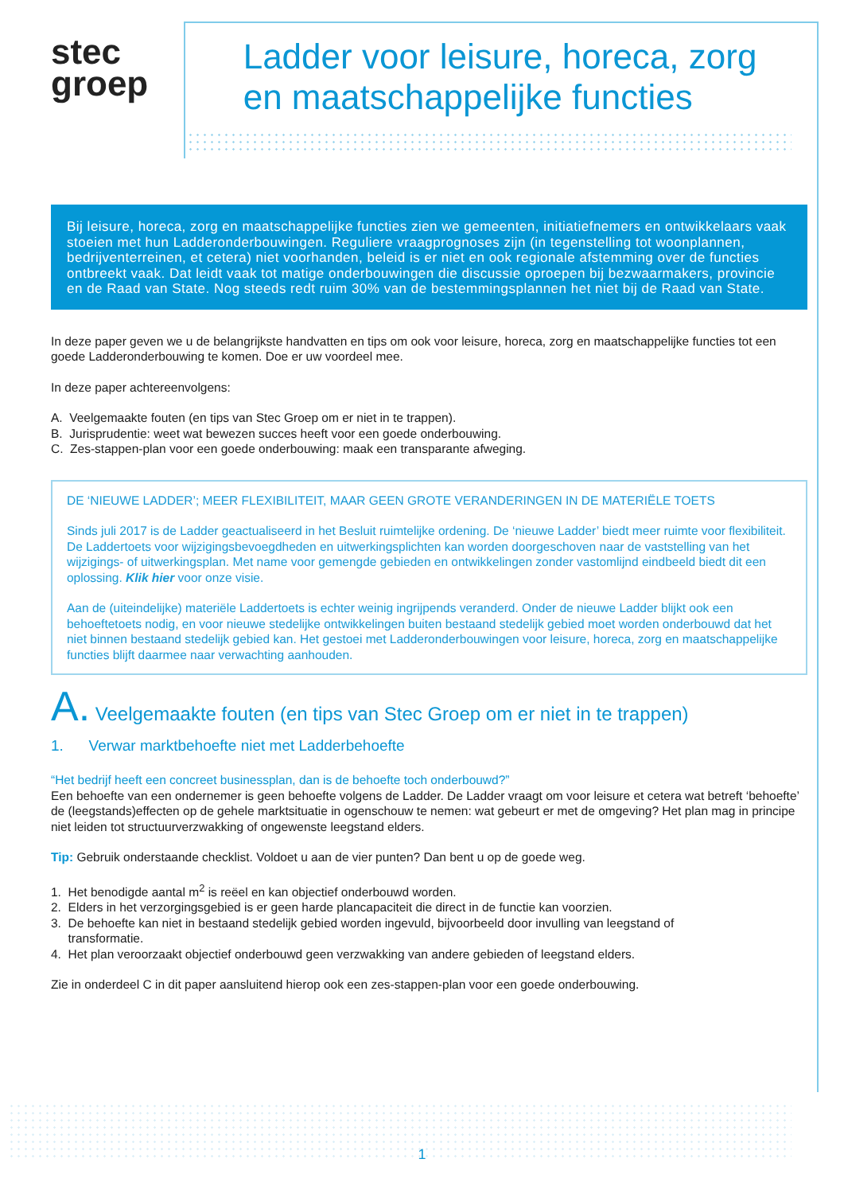stec
groep
Ladder voor leisure, horeca, zorg
en maatschappelijke functies
Bij leisure, horeca, zorg en maatschappelijke functies zien we gemeenten, initiatiefnemers en ontwikkelaars vaak stoeien met hun Ladderonderbouwingen. Reguliere vraagprognoses zijn (in tegenstelling tot woonplannen, bedrijventerreinen, et cetera) niet voorhanden, beleid is er niet en ook regionale afstemming over de functies ontbreekt vaak. Dat leidt vaak tot matige onderbouwingen die discussie oproepen bij bezwaarmakers, provincie en de Raad van State. Nog steeds redt ruim 30% van de bestemmingsplannen het niet bij de Raad van State.
In deze paper geven we u de belangrijkste handvatten en tips om ook voor leisure, horeca, zorg en maatschappelijke functies tot een goede Ladderonderbouwing te komen. Doe er uw voordeel mee.
In deze paper achtereenvolgens:
A. Veelgemaakte fouten (en tips van Stec Groep om er niet in te trappen).
B. Jurisprudentie: weet wat bewezen succes heeft voor een goede onderbouwing.
C. Zes-stappen-plan voor een goede onderbouwing: maak een transparante afweging.
DE ‘NIEUWE LADDER’; MEER FLEXIBILITEIT, MAAR GEEN GROTE VERANDERINGEN IN DE MATERIËLE TOETS
Sinds juli 2017 is de Ladder geactualiseerd in het Besluit ruimtelijke ordening. De ‘nieuwe Ladder’ biedt meer ruimte voor flexibiliteit. De Laddertoets voor wijzigingsbevoegdheden en uitwerkingsplichten kan worden doorgeschoven naar de vaststelling van het wijzigings- of uitwerkingsplan. Met name voor gemengde gebieden en ontwikkelingen zonder vastomlijnd eindbeeld biedt dit een oplossing. Klik hier voor onze visie.
Aan de (uiteindelijke) materiële Laddertoets is echter weinig ingrijpends veranderd. Onder de nieuwe Ladder blijkt ook een behoeftetoets nodig, en voor nieuwe stedelijke ontwikkelingen buiten bestaand stedelijk gebied moet worden onderbouwd dat het niet binnen bestaand stedelijk gebied kan. Het gestoei met Ladderonderbouwingen voor leisure, horeca, zorg en maatschappelijke functies blijft daarmee naar verwachting aanhouden.
A. Veelgemaakte fouten (en tips van Stec Groep om er niet in te trappen)
1. Verwar marktbehoefte niet met Ladderbehoefte
“Het bedrijf heeft een concreet businessplan, dan is de behoefte toch onderbouwd?”
Een behoefte van een ondernemer is geen behoefte volgens de Ladder. De Ladder vraagt om voor leisure et cetera wat betreft ‘behoefte’ de (leegstands)effecten op de gehele marktsituatie in ogenschouw te nemen: wat gebeurt er met de omgeving? Het plan mag in principe niet leiden tot structuurverzwakking of ongewenste leegstand elders.
Tip: Gebruik onderstaande checklist. Voldoet u aan de vier punten? Dan bent u op de goede weg.
1. Het benodigde aantal m<sup>2</sup> is reëel en kan objectief onderbouwd worden.
2. Elders in het verzorgingsgebied is er geen harde plancapaciteit die direct in de functie kan voorzien.
3. De behoefte kan niet in bestaand stedelijk gebied worden ingevuld, bijvoorbeeld door invulling van leegstand of
transformatie.
4. Het plan veroorzaakt objectief onderbouwd geen verzwakking van andere gebieden of leegstand elders.
Zie in onderdeel C in dit paper aansluitend hierop ook een zes-stappen-plan voor een goede onderbouwing.
1